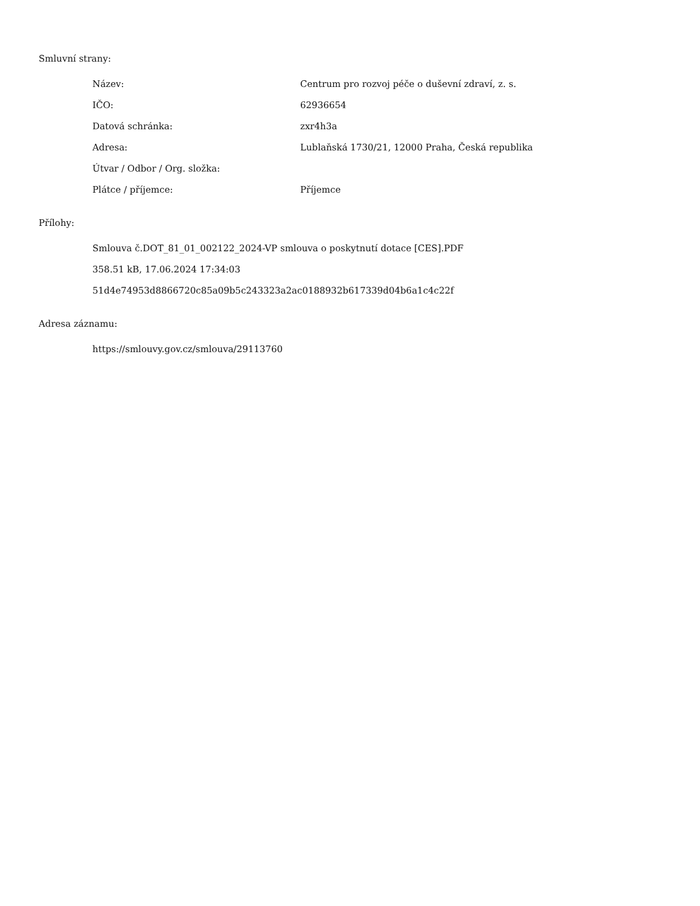Smluvní strany:
| Název: | Centrum pro rozvoj péče o duševní zdraví, z. s. |
| IČO: | 62936654 |
| Datová schránka: | zxr4h3a |
| Adresa: | Lublaňská 1730/21, 12000 Praha, Česká republika |
| Útvar / Odbor / Org. složka: | |
| Plátce / příjemce: | Příjemce |
Přílohy:
Smlouva č.DOT_81_01_002122_2024-VP smlouva o poskytnutí dotace [CES].PDF
358.51 kB, 17.06.2024 17:34:03
51d4e74953d8866720c85a09b5c243323a2ac0188932b617339d04b6a1c4c22f
Adresa záznamu:
https://smlouvy.gov.cz/smlouva/29113760